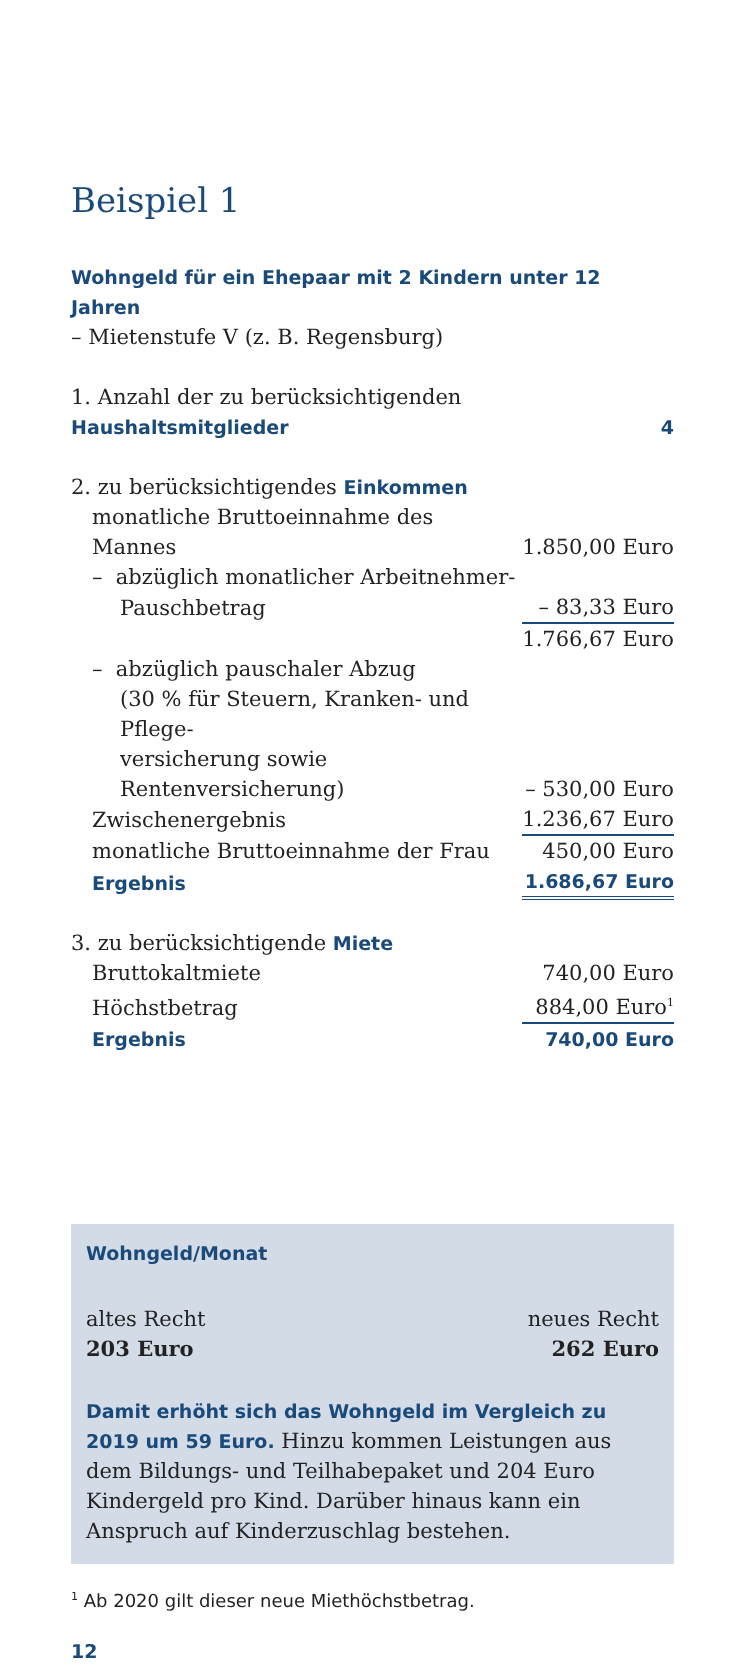Beispiel 1
Wohngeld für ein Ehepaar mit 2 Kindern unter 12 Jahren
– Mietenstufe V (z. B. Regensburg)
| 1. Anzahl der zu berücksichtigenden Haushaltsmitglieder | 4 |
| 2. zu berücksichtigendes Einkommen | |
| monatliche Bruttoeinnahme des Mannes | 1.850,00 Euro |
| – abzüglich monatlicher Arbeitnehmer- | |
| Pauschbetrag | – 83,33 Euro |
| | 1.766,67 Euro |
| – abzüglich pauschaler Abzug | |
| (30 % für Steuern, Kranken- und Pflege- | |
| versicherung sowie Rentenversicherung) | – 530,00 Euro |
| Zwischenergebnis | 1.236,67 Euro |
| monatliche Bruttoeinnahme der Frau | 450,00 Euro |
| Ergebnis | 1.686,67 Euro |
| 3. zu berücksichtigende Miete | |
| Bruttokaltmiete | 740,00 Euro |
| Höchstbetrag | 884,00 Euro<sup>1</sup> |
| Ergebnis | 740,00 Euro |
Wohngeld/Monat
altes Recht neues Recht
203 Euro 262 Euro
Damit erhöht sich das Wohngeld im Vergleich zu 2019 um 59 Euro. Hinzu kommen Leistungen aus dem Bildungs- und Teilhabepaket und 204 Euro Kindergeld pro Kind. Darüber hinaus kann ein Anspruch auf Kinderzuschlag bestehen.
<sup>1</sup> Ab 2020 gilt dieser neue Miethöchstbetrag.
12